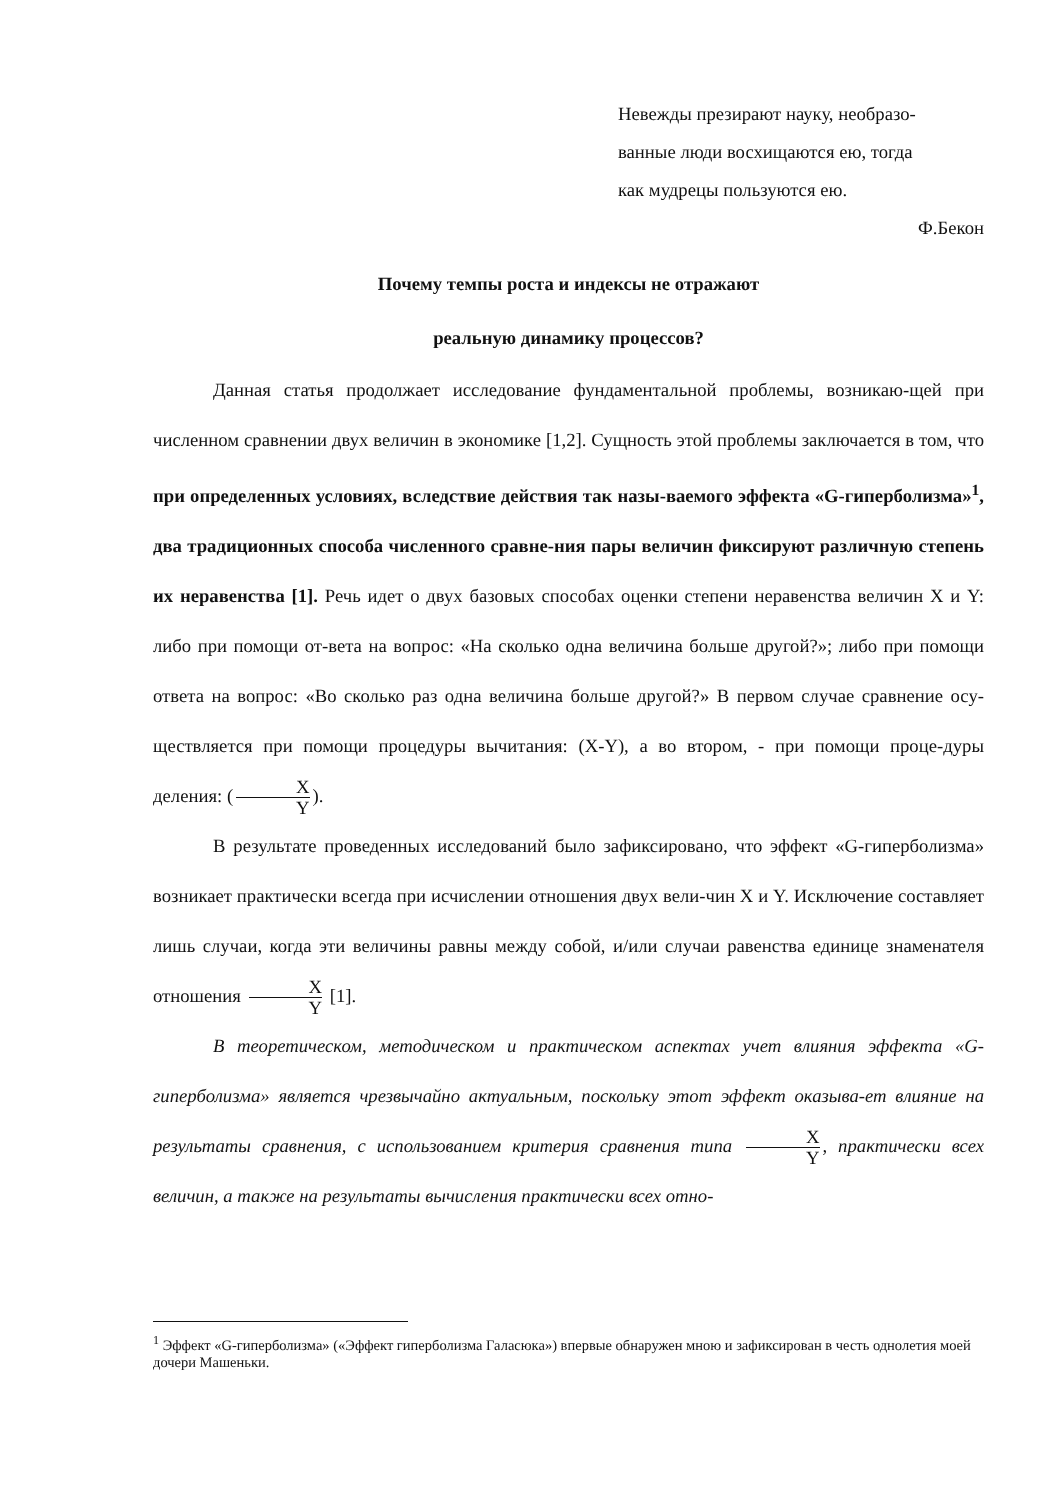Невежды презирают науку, необразо-
ванные люди восхищаются ею, тогда
как мудрецы пользуются ею.
Ф.Бекон
Почему темпы роста и индексы не отражают
реальную динамику процессов?
Данная статья продолжает исследование фундаментальной проблемы, возникаю-щей при численном сравнении двух величин в экономике [1,2]. Сущность этой проблемы заключается в том, что при определенных условиях, вследствие действия так назы-ваемого эффекта «G-гиперболизма»<sup>1</sup>, два традиционных способа численного сравне-ния пары величин фиксируют различную степень их неравенства [1]. Речь идет о двух базовых способах оценки степени неравенства величин X и Y: либо при помощи от-вета на вопрос: «На сколько одна величина больше другой?»; либо при помощи ответа на вопрос: «Во сколько раз одна величина больше другой?» В первом случае сравнение осу-ществляется при помощи процедуры вычитания: (X-Y), а во втором, - при помощи проце-дуры деления: (X Y).
В результате проведенных исследований было зафиксировано, что эффект «G-гиперболизма» возникает практически всегда при исчислении отношения двух вели-чин X и Y. Исключение составляет лишь случаи, когда эти величины равны между собой, и/или случаи равенства единице знаменателя отношения X Y [1].
В теоретическом, методическом и практическом аспектах учет влияния эффекта «G-гиперболизма» является чрезвычайно актуальным, поскольку этот эффект оказыва-ет влияние на результаты сравнения, с использованием критерия сравнения типа X Y, практически всех величин, а также на результаты вычисления практически всех отно-
<sup>1</sup> Эффект «G-гиперболизма» («Эффект гиперболизма Галасюка») впервые обнаружен мною и зафиксирован в честь однолетия моей дочери Машеньки.